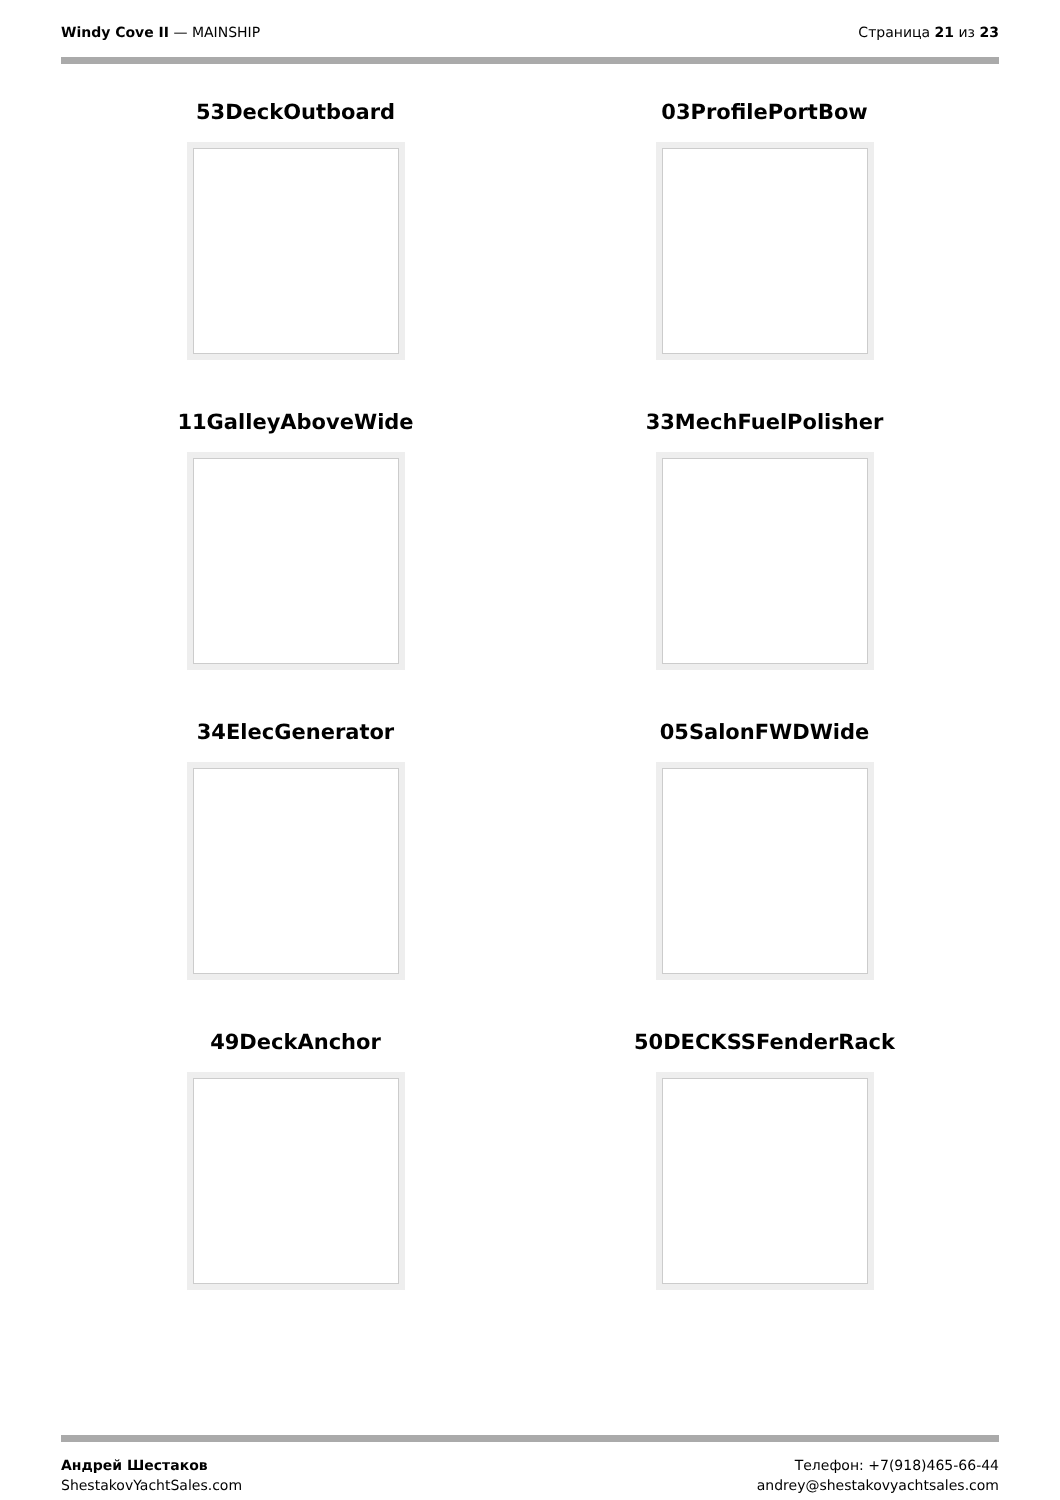Windy Cove II — MAINSHIP Страница 21 из 23
53DeckOutboard
03ProfilePortBow
11GalleyAboveWide
33MechFuelPolisher
34ElecGenerator
05SalonFWDWide
49DeckAnchor
50DECKSSFenderRack
Андрей Шестаков
ShestakovYachtSales.com
Телефон: +7(918)465-66-44
andrey@shestakovyachtsales.com